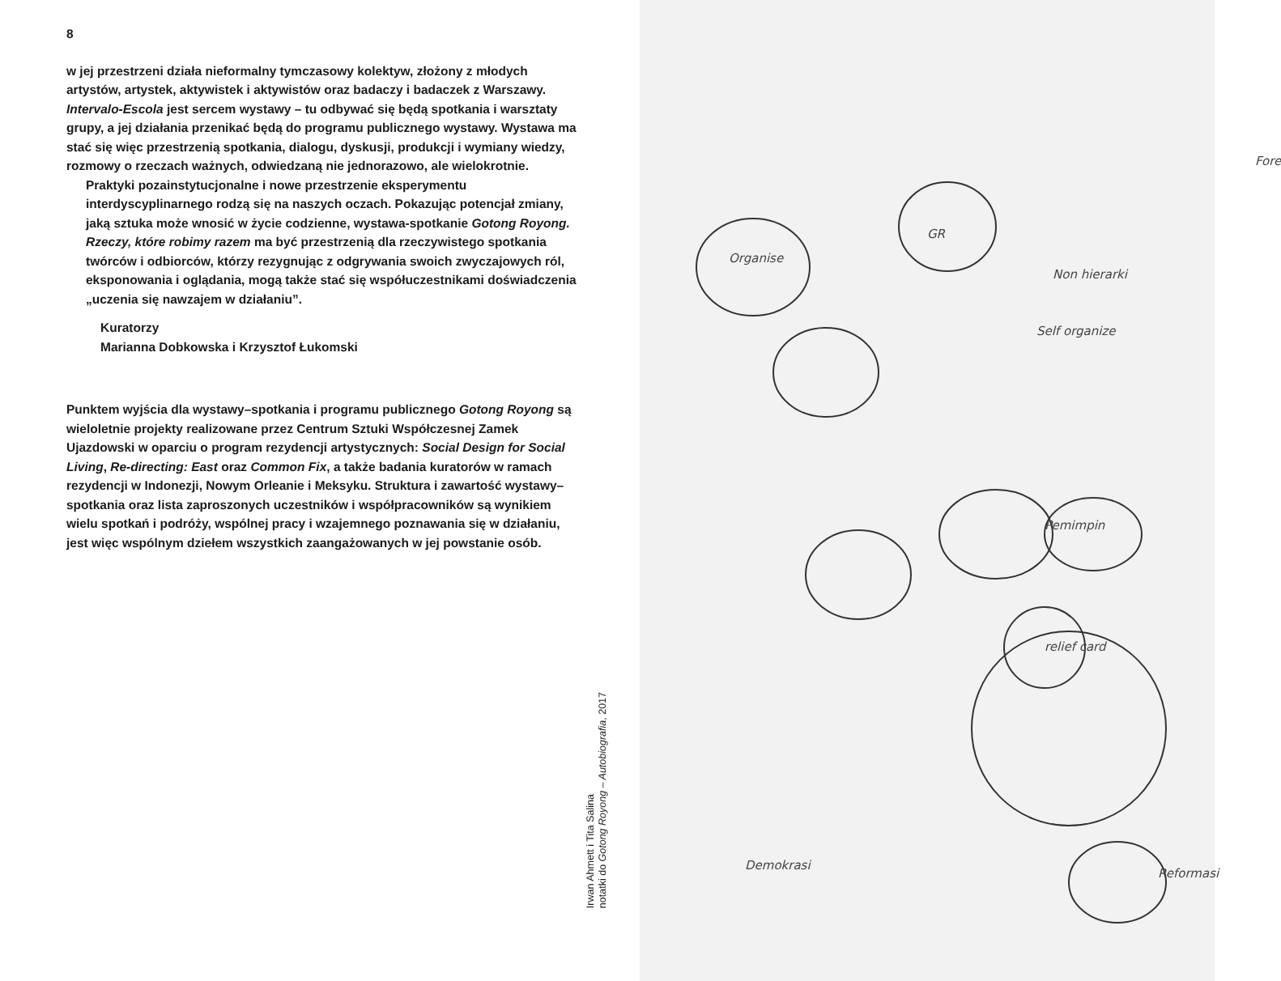8
w jej przestrzeni działa nieformalny tymczasowy kolektyw, złożony z młodych artystów, artystek, aktywistek i aktywistów oraz badaczy i badaczek z Warszawy. Intervalo-Escola jest sercem wystawy – tu odbywać się będą spotkania i warsztaty grupy, a jej działania przeni­kać będą do programu publicznego wystawy. Wystawa ma stać się więc przestrzenią spotkania, dialogu, dyskusji, produkcji i wymiany wiedzy, rozmowy o rzeczach ważnych, odwiedzaną nie jednorazowo, ale wielokrotnie.
Praktyki pozainstytucjonalne i nowe przestrzenie eksperymentu interdyscyplinarnego rodzą się na naszych oczach. Pokazując potencjał zmiany, jaką sztuka może wnosić w życie codzienne, wystawa-spotkanie Gotong Royong. Rzeczy, które robimy razem ma być przestrzenią dla rzeczywistego spotkania twórców i od­biorców, którzy rezygnując z odgrywania swoich zwyczajowych ról, eksponowania i oglądania, mogą także stać się współuczest­nikami doświadczenia „uczenia się nawzajem w działaniu”.
Kuratorzy
Marianna Dobkowska i Krzysztof Łukomski
Punktem wyjścia dla wystawy–spotkania i programu publicznego Gotong Royong są wieloletnie projekty realizowane przez Centrum Sztuki Współczesnej Zamek Ujazdowski w oparciu o program rezydencji artystycznych: Social Design for Social Living, Re-direc­ting: East oraz Common Fix, a także badania kuratorów w ramach rezydencji w Indonezji, Nowym Orleanie i Meksyku. Struktura i za­wartość wystawy–spotkania oraz lista zaproszonych uczestników i współpracowników są wynikiem wielu spotkań i podróży, wspólnej pracy i wzajemnego poznawania się w działaniu, jest więc wspólnym dziełem wszystkich zaangażowanych w jej powstanie osób.
Irwan Ahmett i Tita Salina
notatki do Gotong Royong – Autobiografia, 2017
Organise
GR
Non hierarki
Self organize
Pemimpin
relief card
Reformasi
Demokrasi
Fore